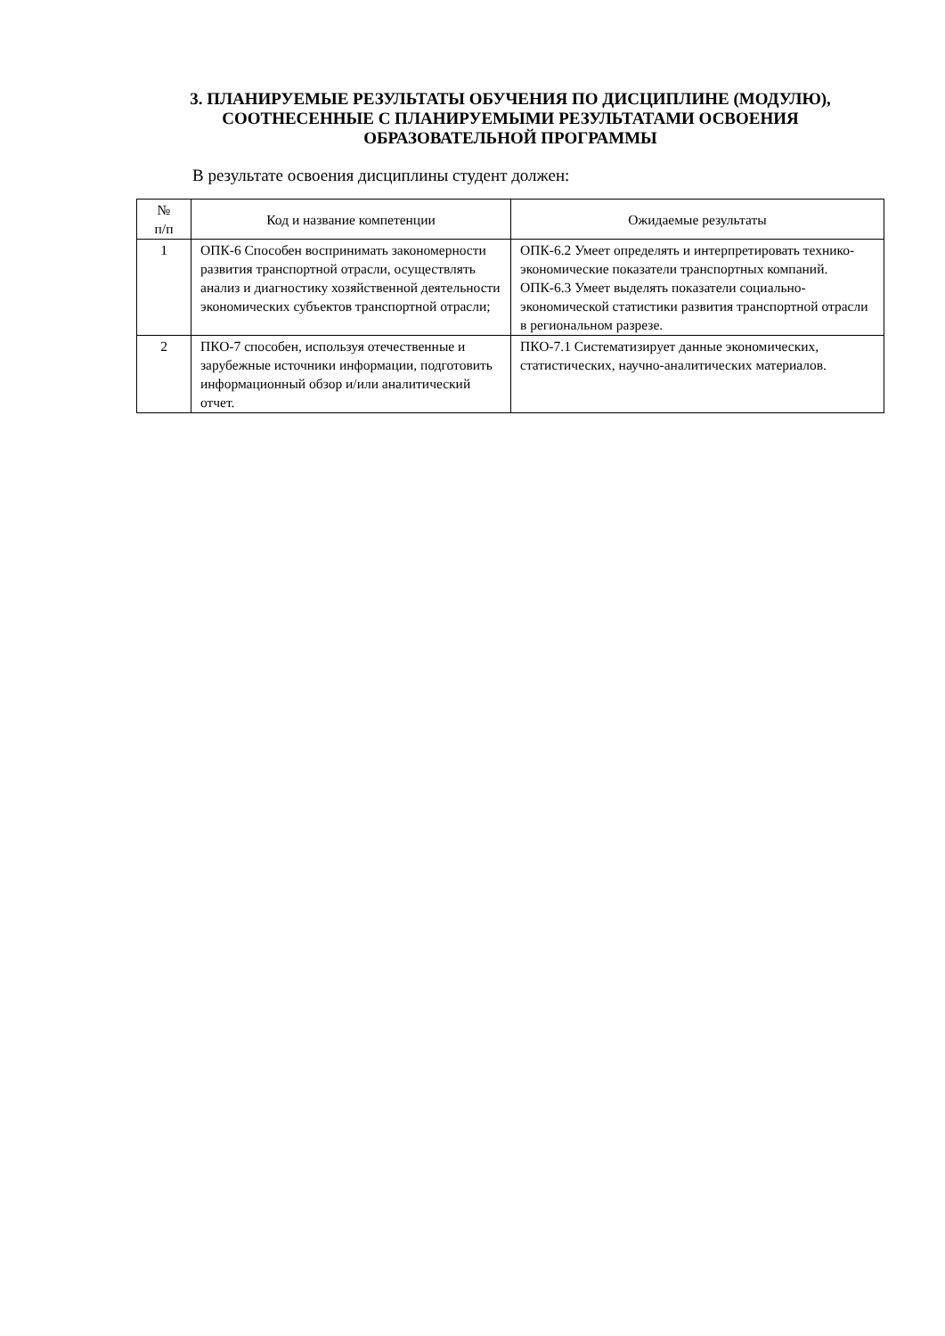3. ПЛАНИРУЕМЫЕ РЕЗУЛЬТАТЫ ОБУЧЕНИЯ ПО ДИСЦИПЛИНЕ (МОДУЛЮ),
СООТНЕСЕННЫЕ С ПЛАНИРУЕМЫМИ РЕЗУЛЬТАТАМИ ОСВОЕНИЯ
ОБРАЗОВАТЕЛЬНОЙ ПРОГРАММЫ
В результате освоения дисциплины студент должен:
| № п/п | Код и название компетенции | Ожидаемые результаты |
| --- | --- | --- |
| 1 | ОПК-6 Способен воспринимать закономерности развития транспортной отрасли, осуществлять анализ и диагностику хозяйственной деятельности экономических субъектов транспортной отрасли; | ОПК-6.2 Умеет определять и интерпретировать технико-экономические показатели транспортных компаний. ОПК-6.3 Умеет выделять показатели социально-экономической статистики развития транспортной отрасли в региональном разрезе. |
| 2 | ПКО-7 способен, используя отечественные и зарубежные источники информации, подготовить информационный обзор и/или аналитический отчет. | ПКО-7.1 Систематизирует данные экономических, статистических, научно-аналитических материалов. |